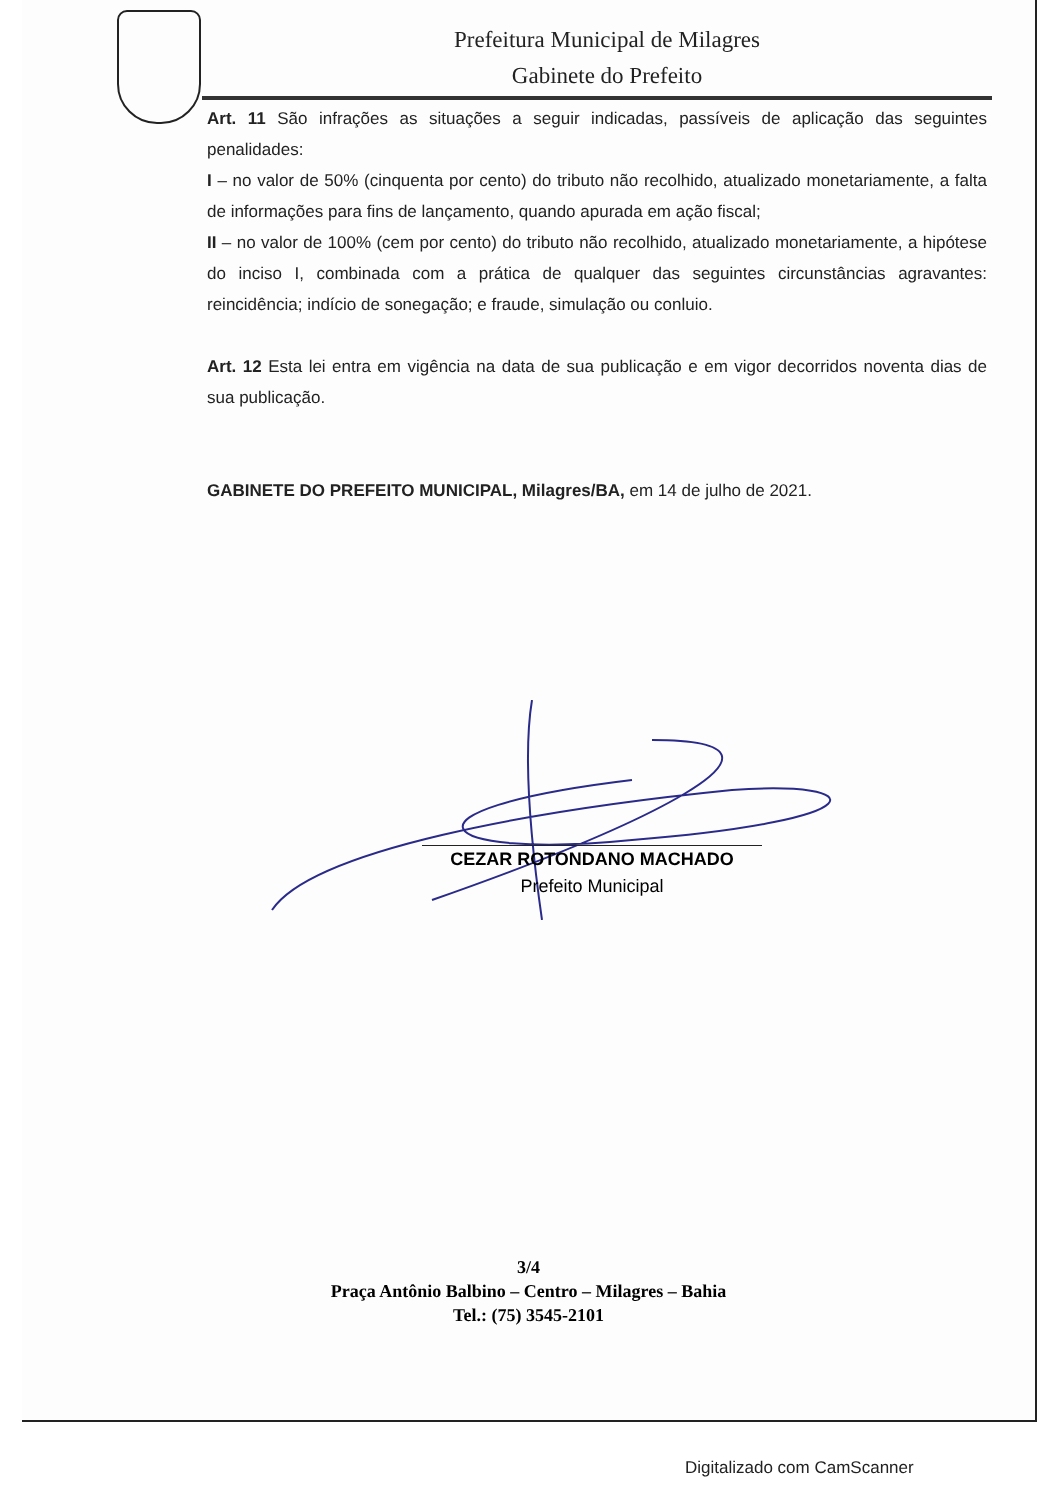Prefeitura Municipal de Milagres
Gabinete do Prefeito
Art. 11 São infrações as situações a seguir indicadas, passíveis de aplicação das seguintes penalidades:
I – no valor de 50% (cinquenta por cento) do tributo não recolhido, atualizado monetariamente, a falta de informações para fins de lançamento, quando apurada em ação fiscal;
II – no valor de 100% (cem por cento) do tributo não recolhido, atualizado monetariamente, a hipótese do inciso I, combinada com a prática de qualquer das seguintes circunstâncias agravantes: reincidência; indício de sonegação; e fraude, simulação ou conluio.
Art. 12 Esta lei entra em vigência na data de sua publicação e em vigor decorridos noventa dias de sua publicação.
GABINETE DO PREFEITO MUNICIPAL, Milagres/BA, em 14 de julho de 2021.
CEZAR ROTONDANO MACHADO
Prefeito Municipal
3/4
Praça Antônio Balbino – Centro – Milagres – Bahia
Tel.: (75) 3545-2101
Digitalizado com CamScanner